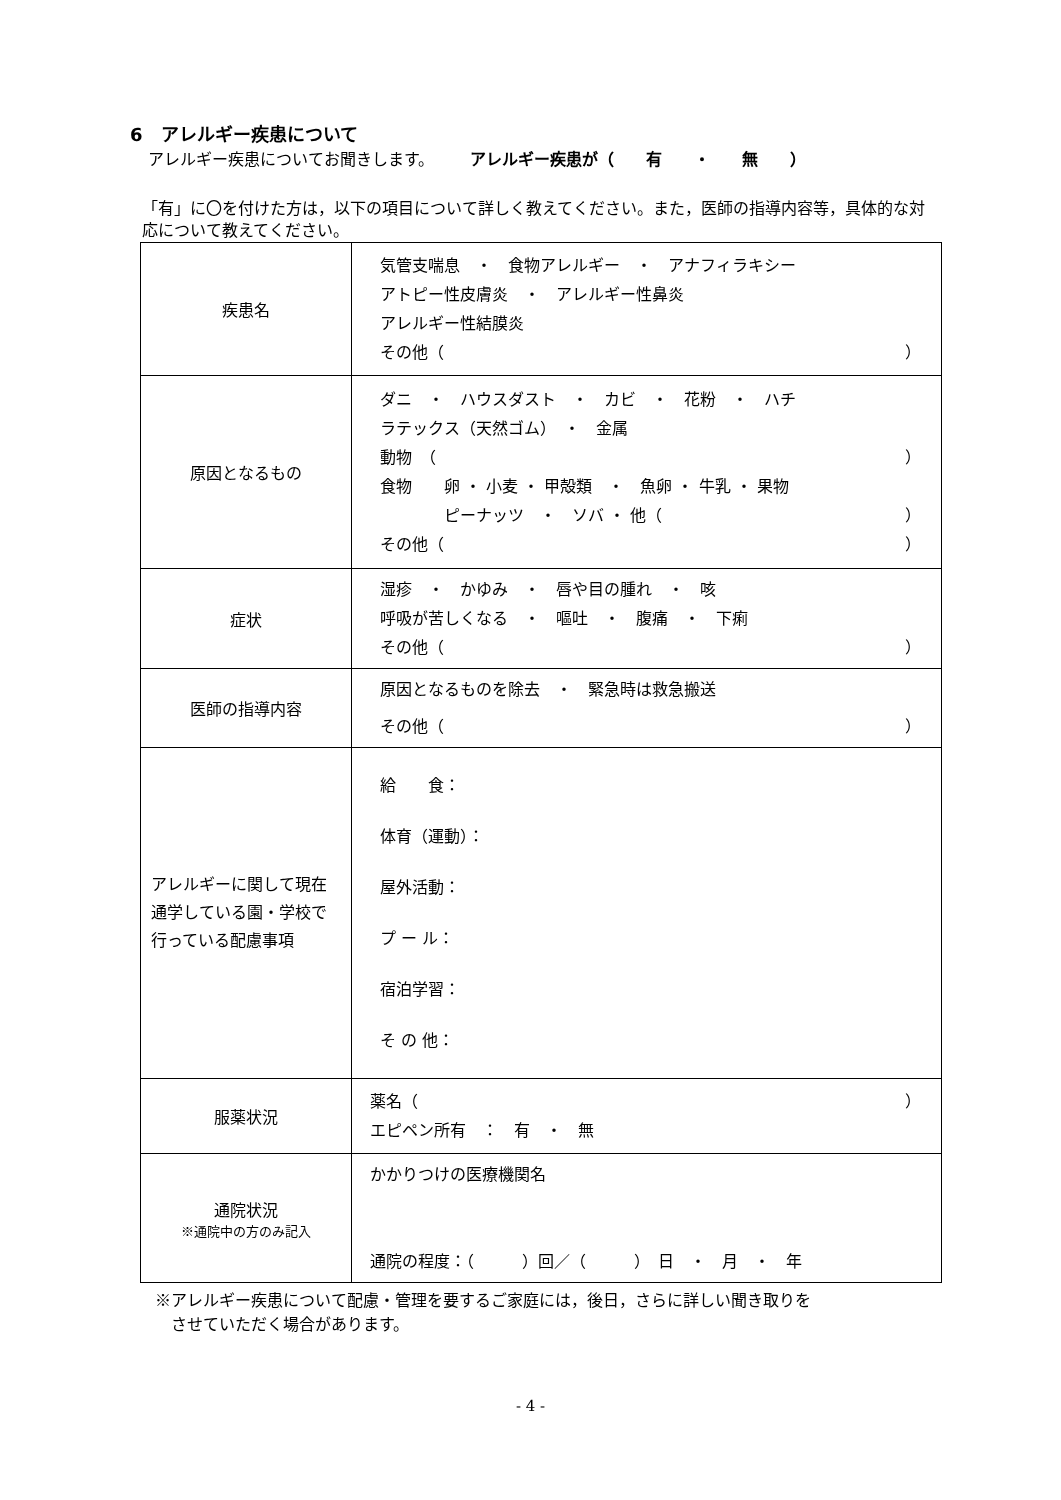6　アレルギー疾患について
アレルギー疾患についてお聞きします。 アレルギー疾患が（　　有　　・　　無　　）
「有」に〇を付けた方は，以下の項目について詳しく教えてください。また，医師の指導内容等，具体的な対応について教えてください。
| 疾患名 | 気管支喘息 ・ 食物アレルギー ・ アナフィラキシー アトピー性皮膚炎 ・ アレルギー性鼻炎 アレルギー性結膜炎 その他（ ） |
| 原因となるもの | ダニ ・ ハウスダスト ・ カビ ・ 花粉 ・ ハチ ラテックス（天然ゴム） ・ 金属 動物 （ ） 食物 卵 ・ 小麦 ・ 甲殻類 ・ 魚卵 ・ 牛乳 ・ 果物 ピーナッツ ・ ソバ ・ 他（ ） その他（ ） |
| 症状 | 湿疹 ・ かゆみ ・ 唇や目の腫れ ・ 咳 呼吸が苦しくなる ・ 嘔吐 ・ 腹痛 ・ 下痢 その他（ ） |
| 医師の指導内容 | 原因となるものを除去 ・ 緊急時は救急搬送 その他（ ） |
| アレルギーに関して現在通学している園・学校で行っている配慮事項 | 給 食： 体育（運動）： 屋外活動： プ ー ル： 宿泊学習： そ の 他： |
| 服薬状況 | 薬名（ ） エピペン所有 ： 有 ・ 無 |
| 通院状況 ※通院中の方のみ記入 | かかりつけの医療機関名 通院の程度：（ ）回／（ ） 日 ・ 月 ・ 年 |
※アレルギー疾患について配慮・管理を要するご家庭には，後日，さらに詳しい聞き取りを
　させていただく場合があります。
- 4 -